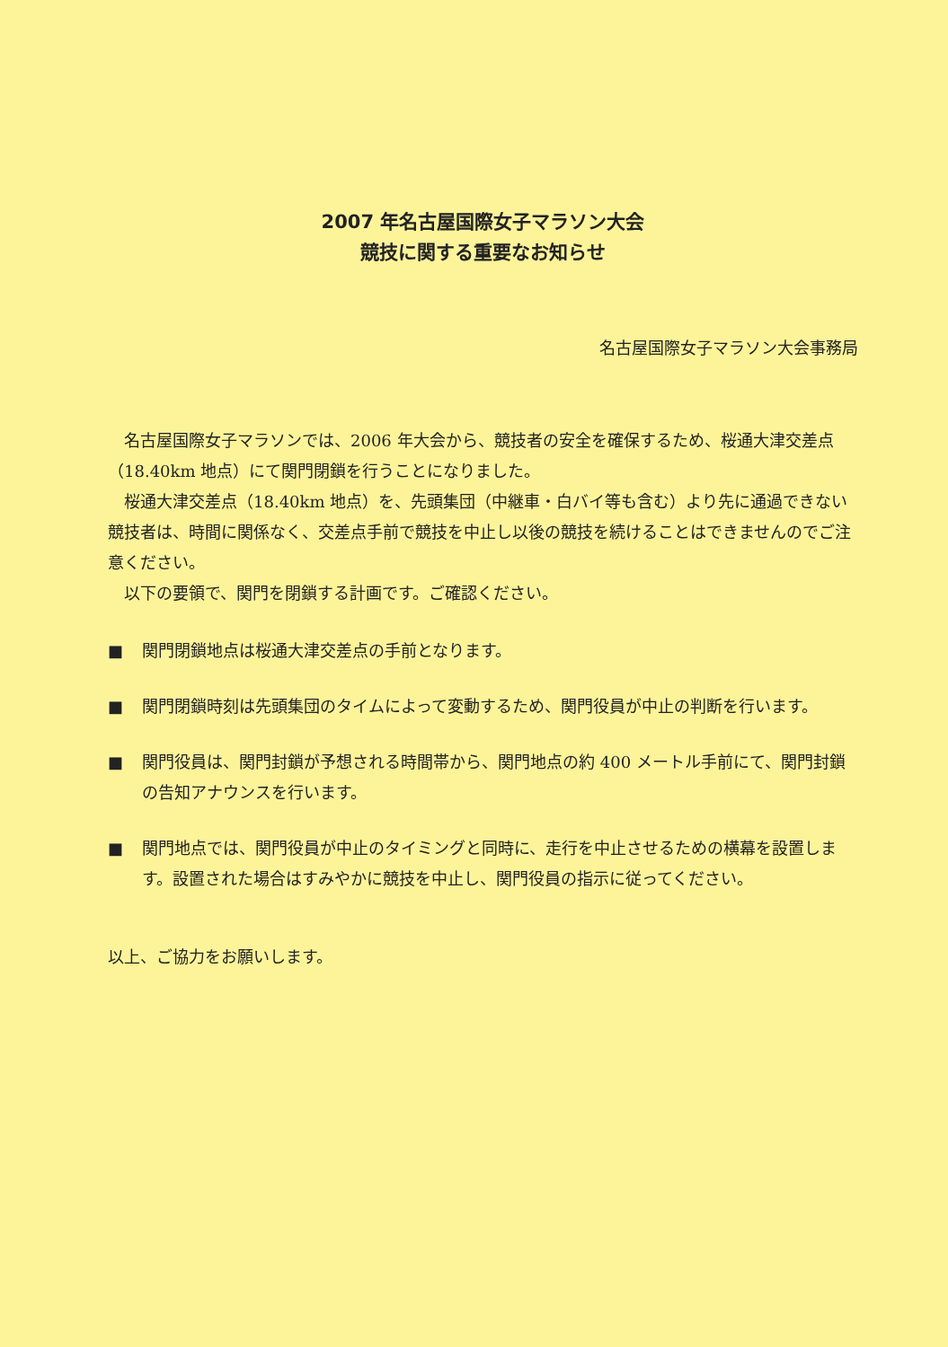2007 年名古屋国際女子マラソン大会
競技に関する重要なお知らせ
名古屋国際女子マラソン大会事務局
名古屋国際女子マラソンでは、2006 年大会から、競技者の安全を確保するため、桜通大津交差点（18.40km 地点）にて関門閉鎖を行うことになりました。
桜通大津交差点（18.40km 地点）を、先頭集団（中継車・白バイ等も含む）より先に通過できない競技者は、時間に関係なく、交差点手前で競技を中止し以後の競技を続けることはできませんのでご注意ください。
以下の要領で、関門を閉鎖する計画です。ご確認ください。
■ 関門閉鎖地点は桜通大津交差点の手前となります。
■ 関門閉鎖時刻は先頭集団のタイムによって変動するため、関門役員が中止の判断を行います。
■ 関門役員は、関門封鎖が予想される時間帯から、関門地点の約 400 メートル手前にて、関門封鎖の告知アナウンスを行います。
■ 関門地点では、関門役員が中止のタイミングと同時に、走行を中止させるための横幕を設置します。設置された場合はすみやかに競技を中止し、関門役員の指示に従ってください。
以上、ご協力をお願いします。